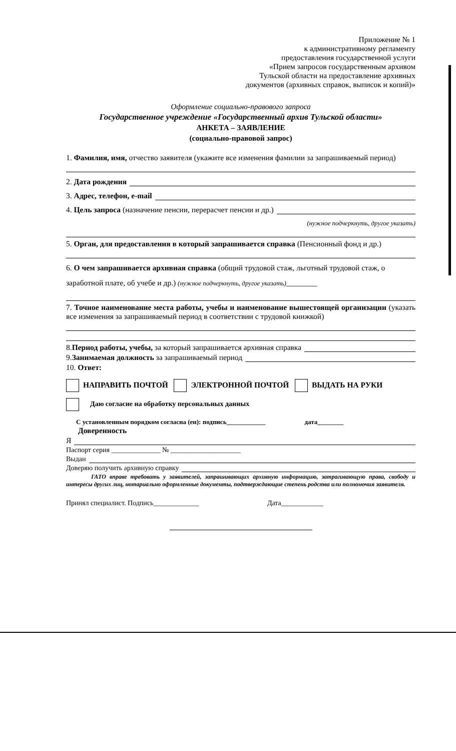Приложение № 1
к административному регламенту
предоставления государственной услуги
«Прием запросов государственным архивом
Тульской области на предоставление архивных
документов (архивных справок, выписок и копий)»
Оформление социально-правового запроса
Государственное учреждение «Государственный архив Тульской области»
АНКЕТА – ЗАЯВЛЕНИЕ
(социально-правовой запрос)
1. Фамилия, имя, отчество заявителя (укажите все изменения фамилии за запрашиваемый период)
2. Дата рождения
3. Адрес, телефон, e-mail
4. Цель запроса (назначение пенсии, перерасчет пенсии и др.)
(нужное подчеркнуть, другое указать)
5. Орган, для предоставления в который запрашивается справка (Пенсионный фонд и др.)
6. О чем запрашивается архивная справка (общий трудовой стаж, льготный трудовой стаж, о заработной плате, об учебе и др.) (нужное подчеркнуть, другое указать)________
7. Точное наименование места работы, учебы и наименование вышестоящей организации (указать все изменения за запрашиваемый период в соответствии с трудовой книжкой)
8. Период работы, учебы, за который запрашивается архивная справка
9. Занимаемая должность за запрашиваемый период
10. Ответ:
НАПРАВИТЬ ПОЧТОЙ ЭЛЕКТРОННОЙ ПОЧТОЙ ВЫДАТЬ НА РУКИ
Даю согласие на обработку персональных данных
С установленным порядком согласна (ен): подпись____________ дата________
Доверенность
Я
Паспорт серия ______________ № ____________________
Выдан
Доверяю получить архивную справку
ГАТО вправе требовать у заявителей, запрашивающих архивную информацию, затрагивающую права, свободу и интересы других лиц, нотариально оформленные документы, подтверждающие степень родства или полномочия заявителя.
Принял специалист. Подпись_____________ Дата____________